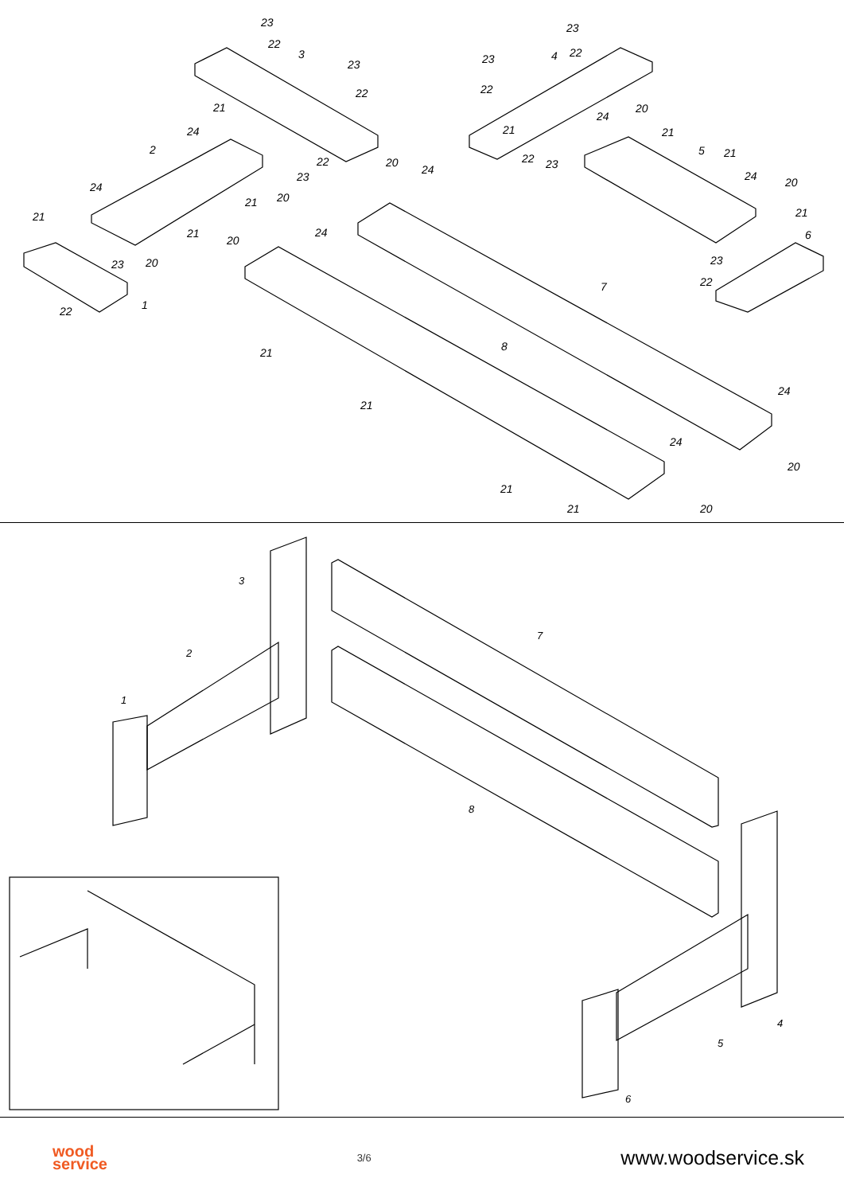3
2
1
4
5
6
7
8
23
22
23
22
21
24
22
23
20
21
21
24
21
23
20
22
23
22
23
22
21
22
23
24
20
21
21
24
20
21
23
22
20
24
24
20
21
21
24
20
24
21
21
20
3
2
1
7
8
4
5
6
wood
service
3/6
www.woodservice.sk